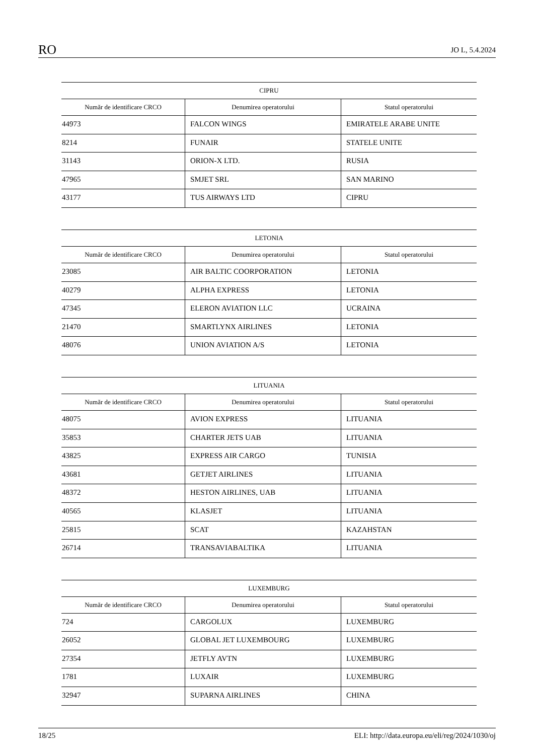RO JO L, 5.4.2024
| CIPRU | | |
| --- | --- | --- |
| Număr de identificare CRCO | Denumirea operatorului | Statul operatorului |
| 44973 | FALCON WINGS | EMIRATELE ARABE UNITE |
| 8214 | FUNAIR | STATELE UNITE |
| 31143 | ORION-X LTD. | RUSIA |
| 47965 | SMJET SRL | SAN MARINO |
| 43177 | TUS AIRWAYS LTD | CIPRU |
| LETONIA | | |
| --- | --- | --- |
| Număr de identificare CRCO | Denumirea operatorului | Statul operatorului |
| 23085 | AIR BALTIC COORPORATION | LETONIA |
| 40279 | ALPHA EXPRESS | LETONIA |
| 47345 | ELERON AVIATION LLC | UCRAINA |
| 21470 | SMARTLYNX AIRLINES | LETONIA |
| 48076 | UNION AVIATION A/S | LETONIA |
| LITUANIA | | |
| --- | --- | --- |
| Număr de identificare CRCO | Denumirea operatorului | Statul operatorului |
| 48075 | AVION EXPRESS | LITUANIA |
| 35853 | CHARTER JETS UAB | LITUANIA |
| 43825 | EXPRESS AIR CARGO | TUNISIA |
| 43681 | GETJET AIRLINES | LITUANIA |
| 48372 | HESTON AIRLINES, UAB | LITUANIA |
| 40565 | KLASJET | LITUANIA |
| 25815 | SCAT | KAZAHSTAN |
| 26714 | TRANSAVIABALTIKA | LITUANIA |
| LUXEMBURG | | |
| --- | --- | --- |
| Număr de identificare CRCO | Denumirea operatorului | Statul operatorului |
| 724 | CARGOLUX | LUXEMBURG |
| 26052 | GLOBAL JET LUXEMBOURG | LUXEMBURG |
| 27354 | JETFLY AVTN | LUXEMBURG |
| 1781 | LUXAIR | LUXEMBURG |
| 32947 | SUPARNA AIRLINES | CHINA |
18/25 ELI: http://data.europa.eu/eli/reg/2024/1030/oj